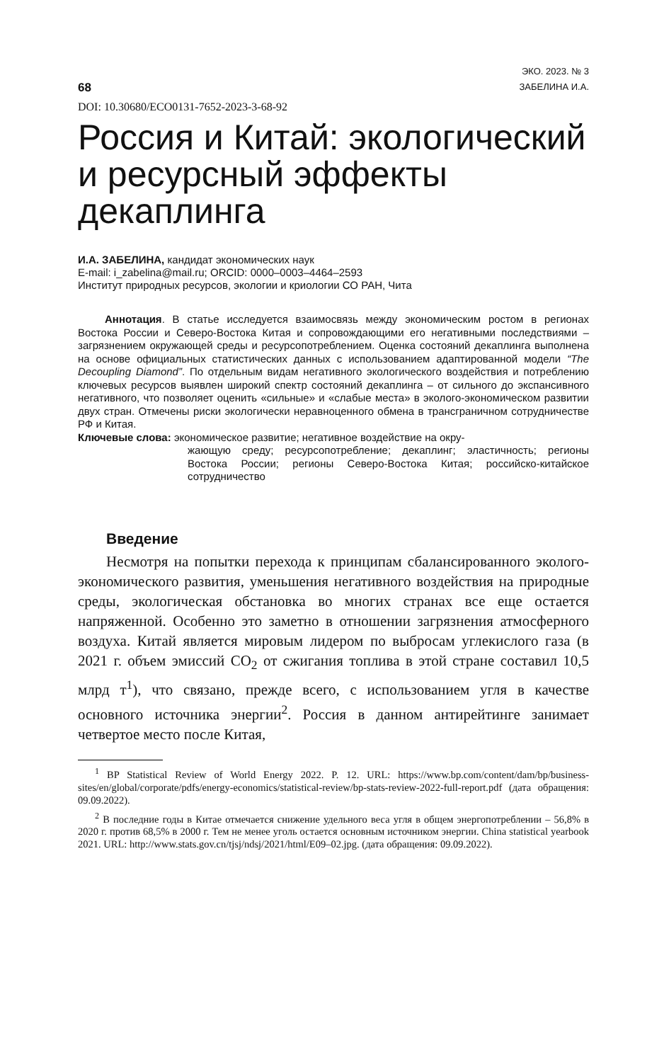68
ЭКО. 2023. № 3
ЗАБЕЛИНА И.А.
DOI: 10.30680/ECO0131-7652-2023-3-68-92
Россия и Китай: экологический и ресурсный эффекты декаплинга
И.А. ЗАБЕЛИНА, кандидат экономических наук
E-mail: i_zabelina@mail.ru; ORCID: 0000–0003–4464–2593
Институт природных ресурсов, экологии и криологии СО РАН, Чита
Аннотация. В статье исследуется взаимосвязь между экономическим ростом в регионах Востока России и Северо-Востока Китая и сопровождающими его негативными последствиями – загрязнением окружающей среды и ресурсопотреблением. Оценка состояний декаплинга выполнена на основе официальных статистических данных с использованием адаптированной модели “The Decoupling Diamond”. По отдельным видам негативного экологического воздействия и потреблению ключевых ресурсов выявлен широкий спектр состояний декаплинга – от сильного до экспансивного негативного, что позволяет оценить «сильные» и «слабые места» в эколого-экономическом развитии двух стран. Отмечены риски экологически неравноценного обмена в трансграничном сотрудничестве РФ и Китая.
Ключевые слова: экономическое развитие; негативное воздействие на окру-
жающую среду; ресурсопотребление; декаплинг; эластичность; регионы Востока России; регионы Северо-Востока Китая; российско-китайское сотрудничество
Введение
Несмотря на попытки перехода к принципам сбалансированного эколого-экономического развития, уменьшения негативного воздействия на природные среды, экологическая обстановка во многих странах все еще остается напряженной. Особенно это заметно в отношении загрязнения атмосферного воздуха. Китай является мировым лидером по выбросам углекислого газа (в 2021 г. объем эмиссий CO<sub>2</sub> от сжигания топлива в этой стране составил 10,5 млрд т<sup>1</sup>), что связано, прежде всего, с использованием угля в качестве основного источника энергии<sup>2</sup>. Россия в данном антирейтинге занимает четвертое место после Китая,
<sup>1</sup> BP Statistical Review of World Energy 2022. P. 12. URL: https://www.bp.com/content/dam/bp/business-sites/en/global/corporate/pdfs/energy-economics/statistical-review/bp-stats-review-2022-full-report.pdf (дата обращения: 09.09.2022).
<sup>2</sup> В последние годы в Китае отмечается снижение удельного веса угля в общем энергопотреблении – 56,8% в 2020 г. против 68,5% в 2000 г. Тем не менее уголь остается основным источником энергии. China statistical yearbook 2021. URL: http://www.stats.gov.cn/tjsj/ndsj/2021/html/E09–02.jpg. (дата обращения: 09.09.2022).